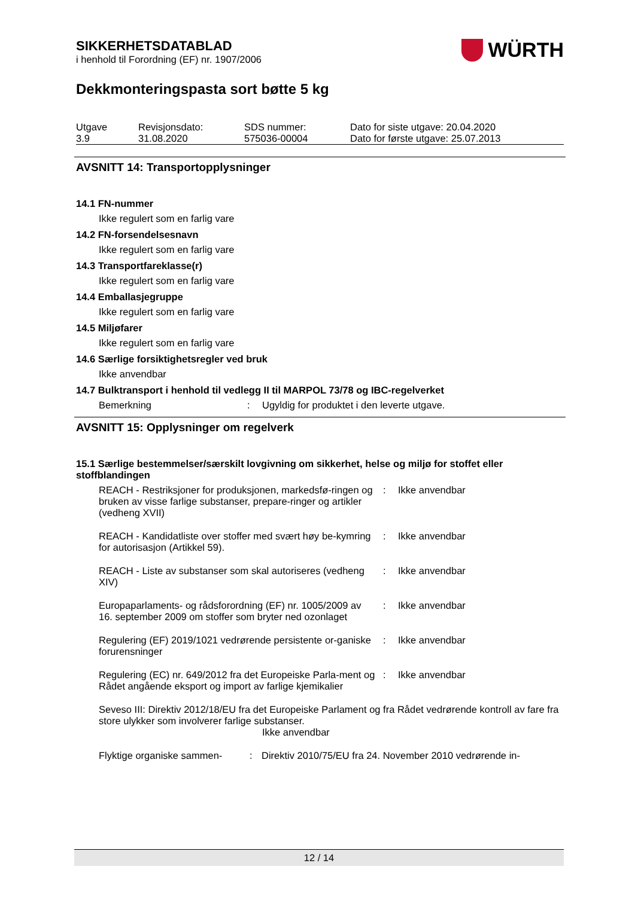WÜRTH
SIKKERHETSDATABLAD
i henhold til Forordning (EF) nr. 1907/2006
Dekkmonteringspasta sort bøtte 5 kg
| Utgave 3.9 | Revisjonsdato: 31.08.2020 | SDS nummer: 575036-00004 | Dato for siste utgave: 20.04.2020 Dato for første utgave: 25.07.2013 |
AVSNITT 14: Transportopplysninger
14.1 FN-nummer
Ikke regulert som en farlig vare
14.2 FN-forsendelsesnavn
Ikke regulert som en farlig vare
14.3 Transportfareklasse(r)
Ikke regulert som en farlig vare
14.4 Emballasjegruppe
Ikke regulert som en farlig vare
14.5 Miljøfarer
Ikke regulert som en farlig vare
14.6 Særlige forsiktighetsregler ved bruk
Ikke anvendbar
14.7 Bulktransport i henhold til vedlegg II til MARPOL 73/78 og IBC-regelverket
| Bemerkning | : | Ugyldig for produktet i den leverte utgave. |
AVSNITT 15: Opplysninger om regelverk
15.1 Særlige bestemmelser/særskilt lovgivning om sikkerhet, helse og miljø for stoffet eller stoffblandingen
| REACH - Restriksjoner for produksjonen, markedsfø-ringen og bruken av visse farlige substanser, prepare-ringer og artikler (vedheng XVII) | : | Ikke anvendbar |
| REACH - Kandidatliste over stoffer med svært høy be-kymring for autorisasjon (Artikkel 59). | : | Ikke anvendbar |
| REACH - Liste av substanser som skal autoriseres (vedheng XIV) | : | Ikke anvendbar |
| Europaparlaments- og rådsforordning (EF) nr. 1005/2009 av 16. september 2009 om stoffer som bryter ned ozonlaget | : | Ikke anvendbar |
| Regulering (EF) 2019/1021 vedrørende persistente or-ganiske forurensninger | : | Ikke anvendbar |
| Regulering (EC) nr. 649/2012 fra det Europeiske Parla-ment og Rådet angående eksport og import av farlige kjemikalier | : | Ikke anvendbar |
Seveso III: Direktiv 2012/18/EU fra det Europeiske Parlament og fra Rådet vedrørende kontroll av fare fra store ulykker som involverer farlige substanser.
Ikke anvendbar
| Flyktige organiske sammen- | : | Direktiv 2010/75/EU fra 24. November 2010 vedrørende in- |
12 / 14